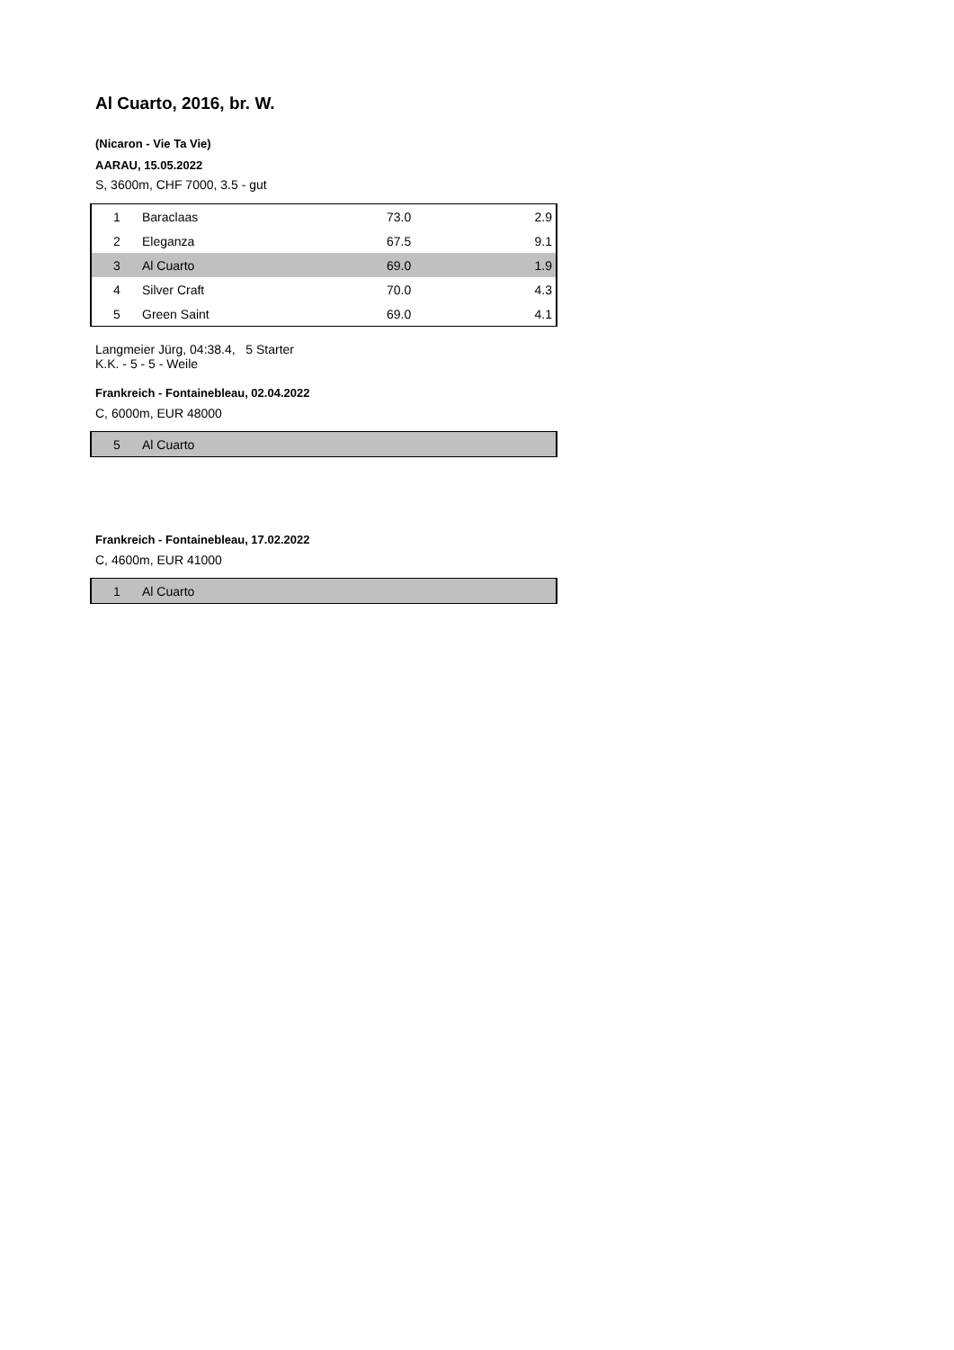Al Cuarto, 2016, br. W.
(Nicaron - Vie Ta Vie)
AARAU, 15.05.2022
S, 3600m, CHF 7000, 3.5 - gut
| 1 | Baraclaas | 73.0 | 2.9 |
| 2 | Eleganza | 67.5 | 9.1 |
| 3 | Al Cuarto | 69.0 | 1.9 |
| 4 | Silver Craft | 70.0 | 4.3 |
| 5 | Green Saint | 69.0 | 4.1 |
Langmeier Jürg, 04:38.4, 5 Starter
K.K. - 5 - 5 - Weile
Frankreich - Fontainebleau, 02.04.2022
C, 6000m, EUR 48000
| 5 | Al Cuarto |
Frankreich - Fontainebleau, 17.02.2022
C, 4600m, EUR 41000
| 1 | Al Cuarto |